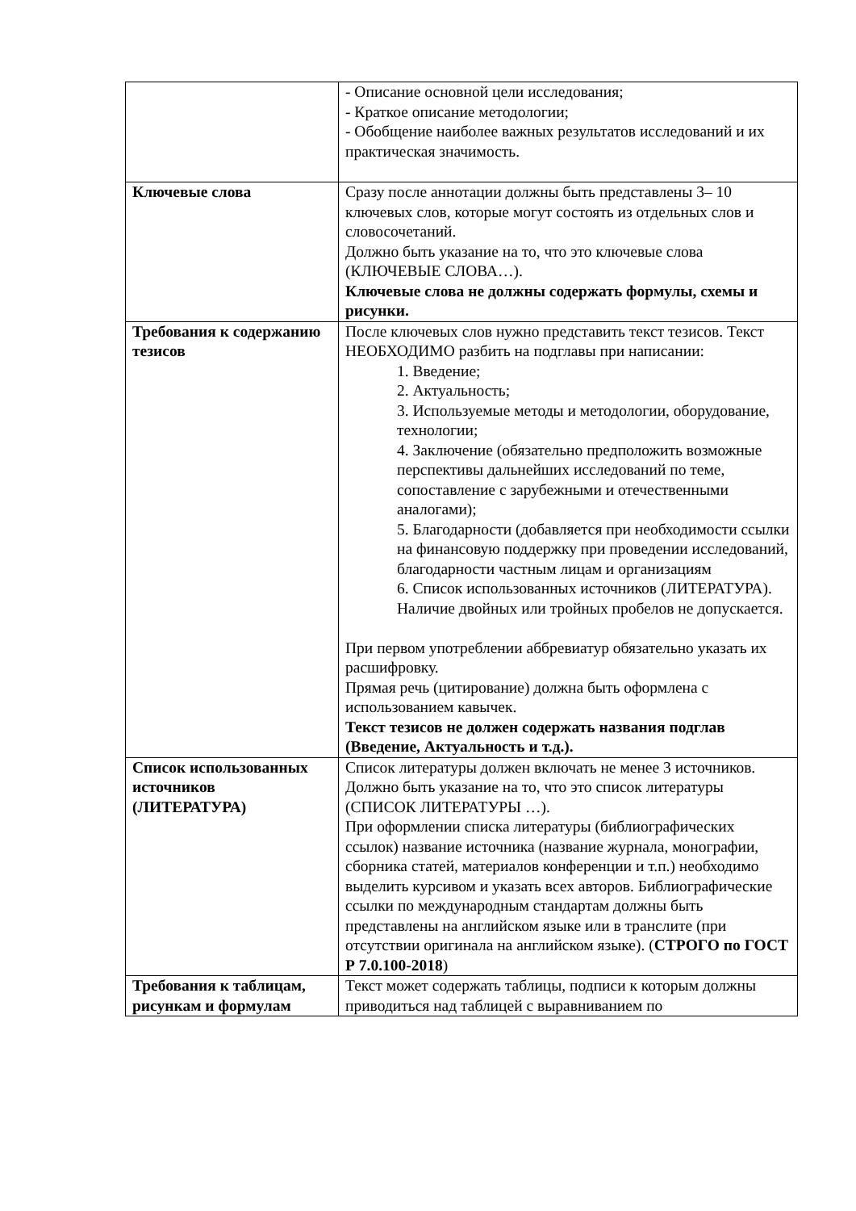| | - Описание основной цели исследования; - Краткое описание методологии; - Обобщение наиболее важных результатов исследований и их практическая значимость. |
| Ключевые слова | Сразу после аннотации должны быть представлены 3– 10 ключевых слов, которые могут состоять из отдельных слов и словосочетаний. Должно быть указание на то, что это ключевые слова (КЛЮЧЕВЫЕ СЛОВА…). Ключевые слова не должны содержать формулы, схемы и рисунки. |
| Требования к содержанию тезисов | После ключевых слов нужно представить текст тезисов. Текст НЕОБХОДИМО разбить на подглавы при написании: 1. Введение; 2. Актуальность; 3. Используемые методы и методологии, оборудование, технологии; 4. Заключение (обязательно предположить возможные перспективы дальнейших исследований по теме, сопоставление с зарубежными и отечественными аналогами); 5. Благодарности (добавляется при необходимости ссылки на финансовую поддержку при проведении исследований, благодарности частным лицам и организациям 6. Список использованных источников (ЛИТЕРАТУРА). Наличие двойных или тройных пробелов не допускается. При первом употреблении аббревиатур обязательно указать их расшифровку. Прямая речь (цитирование) должна быть оформлена с использованием кавычек. Текст тезисов не должен содержать названия подглав (Введение, Актуальность и т.д.). |
| Список использованных источников (ЛИТЕРАТУРА) | Список литературы должен включать не менее 3 источников. Должно быть указание на то, что это список литературы (СПИСОК ЛИТЕРАТУРЫ …). При оформлении списка литературы (библиографических ссылок) название источника (название журнала, монографии, сборника статей, материалов конференции и т.п.) необходимо выделить курсивом и указать всех авторов. Библиографические ссылки по международным стандартам должны быть представлены на английском языке или в транслите (при отсутствии оригинала на английском языке). ( СТРОГО по ГОСТ Р 7.0.100-2018 ) |
| Требования к таблицам, рисункам и формулам | Текст может содержать таблицы, подписи к которым должны приводиться над таблицей с выравниванием по |